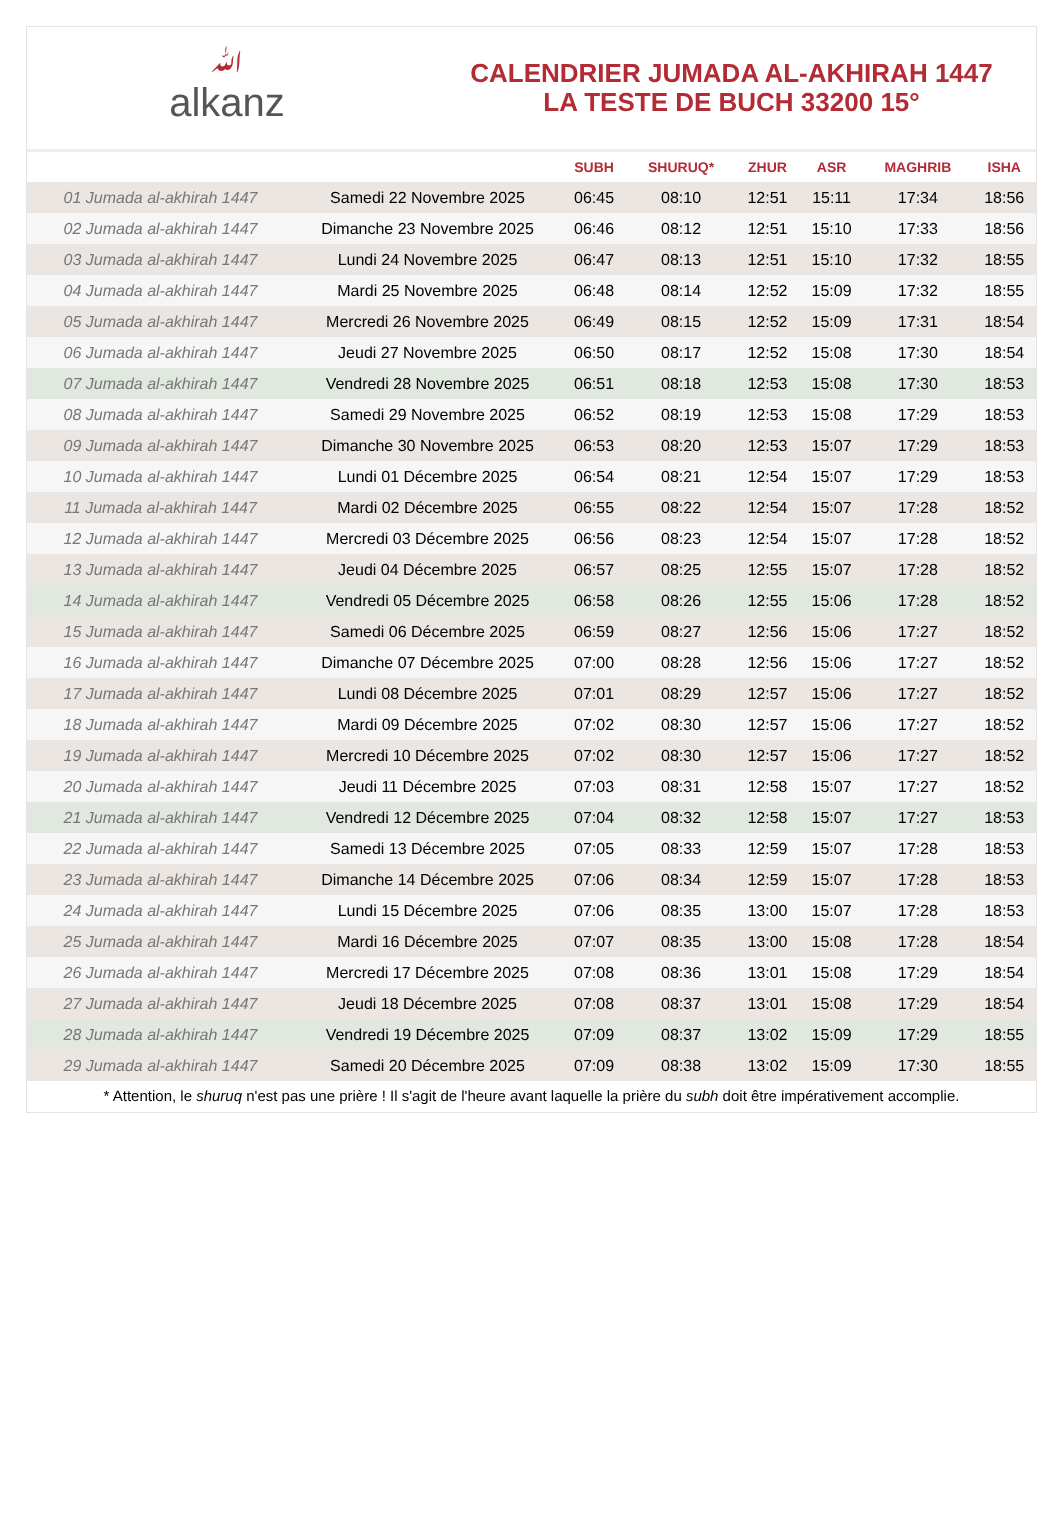ﷲalkanz
CALENDRIER JUMADA AL-AKHIRAH 1447
LA TESTE DE BUCH 33200 15°
| | | SUBH | SHURUQ* | ZHUR | ASR | MAGHRIB | ISHA |
| --- | --- | --- | --- | --- | --- | --- | --- |
| 01 Jumada al-akhirah 1447 | Samedi 22 Novembre 2025 | 06:45 | 08:10 | 12:51 | 15:11 | 17:34 | 18:56 |
| 02 Jumada al-akhirah 1447 | Dimanche 23 Novembre 2025 | 06:46 | 08:12 | 12:51 | 15:10 | 17:33 | 18:56 |
| 03 Jumada al-akhirah 1447 | Lundi 24 Novembre 2025 | 06:47 | 08:13 | 12:51 | 15:10 | 17:32 | 18:55 |
| 04 Jumada al-akhirah 1447 | Mardi 25 Novembre 2025 | 06:48 | 08:14 | 12:52 | 15:09 | 17:32 | 18:55 |
| 05 Jumada al-akhirah 1447 | Mercredi 26 Novembre 2025 | 06:49 | 08:15 | 12:52 | 15:09 | 17:31 | 18:54 |
| 06 Jumada al-akhirah 1447 | Jeudi 27 Novembre 2025 | 06:50 | 08:17 | 12:52 | 15:08 | 17:30 | 18:54 |
| 07 Jumada al-akhirah 1447 | Vendredi 28 Novembre 2025 | 06:51 | 08:18 | 12:53 | 15:08 | 17:30 | 18:53 |
| 08 Jumada al-akhirah 1447 | Samedi 29 Novembre 2025 | 06:52 | 08:19 | 12:53 | 15:08 | 17:29 | 18:53 |
| 09 Jumada al-akhirah 1447 | Dimanche 30 Novembre 2025 | 06:53 | 08:20 | 12:53 | 15:07 | 17:29 | 18:53 |
| 10 Jumada al-akhirah 1447 | Lundi 01 Décembre 2025 | 06:54 | 08:21 | 12:54 | 15:07 | 17:29 | 18:53 |
| 11 Jumada al-akhirah 1447 | Mardi 02 Décembre 2025 | 06:55 | 08:22 | 12:54 | 15:07 | 17:28 | 18:52 |
| 12 Jumada al-akhirah 1447 | Mercredi 03 Décembre 2025 | 06:56 | 08:23 | 12:54 | 15:07 | 17:28 | 18:52 |
| 13 Jumada al-akhirah 1447 | Jeudi 04 Décembre 2025 | 06:57 | 08:25 | 12:55 | 15:07 | 17:28 | 18:52 |
| 14 Jumada al-akhirah 1447 | Vendredi 05 Décembre 2025 | 06:58 | 08:26 | 12:55 | 15:06 | 17:28 | 18:52 |
| 15 Jumada al-akhirah 1447 | Samedi 06 Décembre 2025 | 06:59 | 08:27 | 12:56 | 15:06 | 17:27 | 18:52 |
| 16 Jumada al-akhirah 1447 | Dimanche 07 Décembre 2025 | 07:00 | 08:28 | 12:56 | 15:06 | 17:27 | 18:52 |
| 17 Jumada al-akhirah 1447 | Lundi 08 Décembre 2025 | 07:01 | 08:29 | 12:57 | 15:06 | 17:27 | 18:52 |
| 18 Jumada al-akhirah 1447 | Mardi 09 Décembre 2025 | 07:02 | 08:30 | 12:57 | 15:06 | 17:27 | 18:52 |
| 19 Jumada al-akhirah 1447 | Mercredi 10 Décembre 2025 | 07:02 | 08:30 | 12:57 | 15:06 | 17:27 | 18:52 |
| 20 Jumada al-akhirah 1447 | Jeudi 11 Décembre 2025 | 07:03 | 08:31 | 12:58 | 15:07 | 17:27 | 18:52 |
| 21 Jumada al-akhirah 1447 | Vendredi 12 Décembre 2025 | 07:04 | 08:32 | 12:58 | 15:07 | 17:27 | 18:53 |
| 22 Jumada al-akhirah 1447 | Samedi 13 Décembre 2025 | 07:05 | 08:33 | 12:59 | 15:07 | 17:28 | 18:53 |
| 23 Jumada al-akhirah 1447 | Dimanche 14 Décembre 2025 | 07:06 | 08:34 | 12:59 | 15:07 | 17:28 | 18:53 |
| 24 Jumada al-akhirah 1447 | Lundi 15 Décembre 2025 | 07:06 | 08:35 | 13:00 | 15:07 | 17:28 | 18:53 |
| 25 Jumada al-akhirah 1447 | Mardi 16 Décembre 2025 | 07:07 | 08:35 | 13:00 | 15:08 | 17:28 | 18:54 |
| 26 Jumada al-akhirah 1447 | Mercredi 17 Décembre 2025 | 07:08 | 08:36 | 13:01 | 15:08 | 17:29 | 18:54 |
| 27 Jumada al-akhirah 1447 | Jeudi 18 Décembre 2025 | 07:08 | 08:37 | 13:01 | 15:08 | 17:29 | 18:54 |
| 28 Jumada al-akhirah 1447 | Vendredi 19 Décembre 2025 | 07:09 | 08:37 | 13:02 | 15:09 | 17:29 | 18:55 |
| 29 Jumada al-akhirah 1447 | Samedi 20 Décembre 2025 | 07:09 | 08:38 | 13:02 | 15:09 | 17:30 | 18:55 |
* Attention, le shuruq n'est pas une prière ! Il s'agit de l'heure avant laquelle la prière du subh doit être impérativement accomplie.